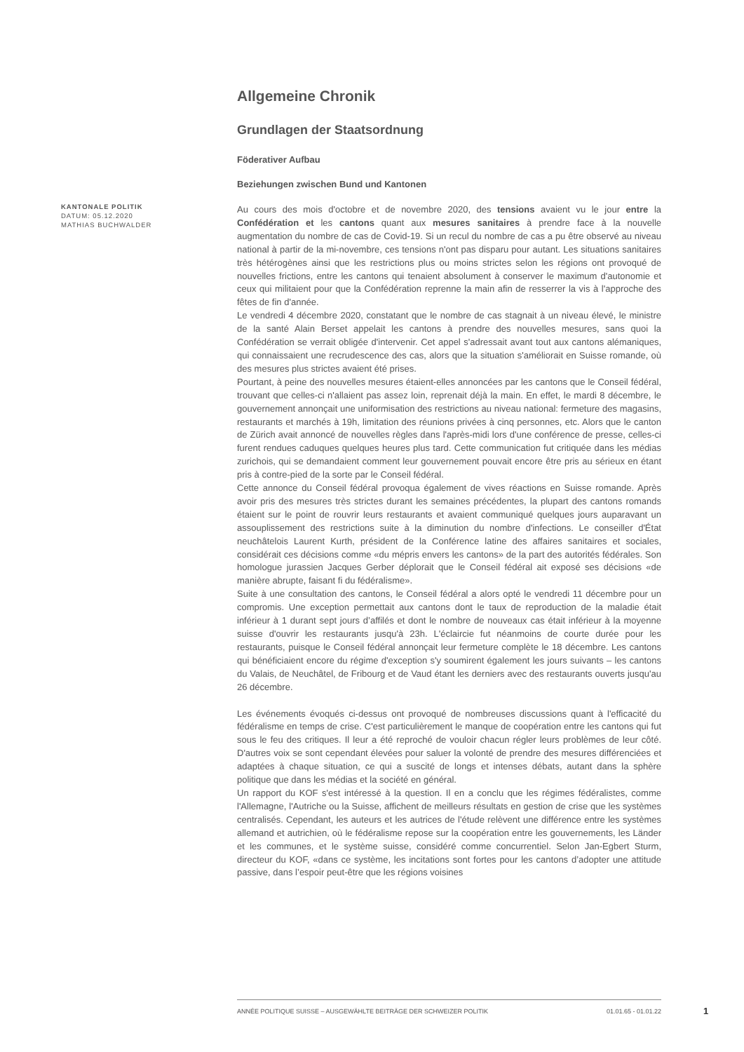KANTONALE POLITIK
DATUM: 05.12.2020
MATHIAS BUCHWALDER
Allgemeine Chronik
Grundlagen der Staatsordnung
Föderativer Aufbau
Beziehungen zwischen Bund und Kantonen
Au cours des mois d'octobre et de novembre 2020, des tensions avaient vu le jour entre la Confédération et les cantons quant aux mesures sanitaires à prendre face à la nouvelle augmentation du nombre de cas de Covid-19. Si un recul du nombre de cas a pu être observé au niveau national à partir de la mi-novembre, ces tensions n'ont pas disparu pour autant. Les situations sanitaires très hétérogènes ainsi que les restrictions plus ou moins strictes selon les régions ont provoqué de nouvelles frictions, entre les cantons qui tenaient absolument à conserver le maximum d'autonomie et ceux qui militaient pour que la Confédération reprenne la main afin de resserrer la vis à l'approche des fêtes de fin d'année.
Le vendredi 4 décembre 2020, constatant que le nombre de cas stagnait à un niveau élevé, le ministre de la santé Alain Berset appelait les cantons à prendre des nouvelles mesures, sans quoi la Confédération se verrait obligée d'intervenir. Cet appel s'adressait avant tout aux cantons alémaniques, qui connaissaient une recrudescence des cas, alors que la situation s'améliorait en Suisse romande, où des mesures plus strictes avaient été prises.
Pourtant, à peine des nouvelles mesures étaient-elles annoncées par les cantons que le Conseil fédéral, trouvant que celles-ci n'allaient pas assez loin, reprenait déjà la main. En effet, le mardi 8 décembre, le gouvernement annonçait une uniformisation des restrictions au niveau national: fermeture des magasins, restaurants et marchés à 19h, limitation des réunions privées à cinq personnes, etc. Alors que le canton de Zürich avait annoncé de nouvelles règles dans l'après-midi lors d'une conférence de presse, celles-ci furent rendues caduques quelques heures plus tard. Cette communication fut critiquée dans les médias zurichois, qui se demandaient comment leur gouvernement pouvait encore être pris au sérieux en étant pris à contre-pied de la sorte par le Conseil fédéral.
Cette annonce du Conseil fédéral provoqua également de vives réactions en Suisse romande. Après avoir pris des mesures très strictes durant les semaines précédentes, la plupart des cantons romands étaient sur le point de rouvrir leurs restaurants et avaient communiqué quelques jours auparavant un assouplissement des restrictions suite à la diminution du nombre d'infections. Le conseiller d'État neuchâtelois Laurent Kurth, président de la Conférence latine des affaires sanitaires et sociales, considérait ces décisions comme «du mépris envers les cantons» de la part des autorités fédérales. Son homologue jurassien Jacques Gerber déplorait que le Conseil fédéral ait exposé ses décisions «de manière abrupte, faisant fi du fédéralisme».
Suite à une consultation des cantons, le Conseil fédéral a alors opté le vendredi 11 décembre pour un compromis. Une exception permettait aux cantons dont le taux de reproduction de la maladie était inférieur à 1 durant sept jours d’affilés et dont le nombre de nouveaux cas était inférieur à la moyenne suisse d'ouvrir les restaurants jusqu'à 23h. L'éclaircie fut néanmoins de courte durée pour les restaurants, puisque le Conseil fédéral annonçait leur fermeture complète le 18 décembre. Les cantons qui bénéficiaient encore du régime d'exception s'y soumirent également les jours suivants – les cantons du Valais, de Neuchâtel, de Fribourg et de Vaud étant les derniers avec des restaurants ouverts jusqu'au 26 décembre.
Les événements évoqués ci-dessus ont provoqué de nombreuses discussions quant à l'efficacité du fédéralisme en temps de crise. C'est particulièrement le manque de coopération entre les cantons qui fut sous le feu des critiques. Il leur a été reproché de vouloir chacun régler leurs problèmes de leur côté. D'autres voix se sont cependant élevées pour saluer la volonté de prendre des mesures différenciées et adaptées à chaque situation, ce qui a suscité de longs et intenses débats, autant dans la sphère politique que dans les médias et la société en général.
Un rapport du KOF s'est intéressé à la question. Il en a conclu que les régimes fédéralistes, comme l'Allemagne, l'Autriche ou la Suisse, affichent de meilleurs résultats en gestion de crise que les systèmes centralisés. Cependant, les auteurs et les autrices de l'étude relèvent une différence entre les systèmes allemand et autrichien, où le fédéralisme repose sur la coopération entre les gouvernements, les Länder et les communes, et le système suisse, considéré comme concurrentiel. Selon Jan-Egbert Sturm, directeur du KOF, «dans ce système, les incitations sont fortes pour les cantons d’adopter une attitude passive, dans l’espoir peut-être que les régions voisines
ANNÉE POLITIQUE SUISSE – AUSGEWÄHLTE BEITRÄGE DER SCHWEIZER POLITIK 01.01.65 - 01.01.22
1